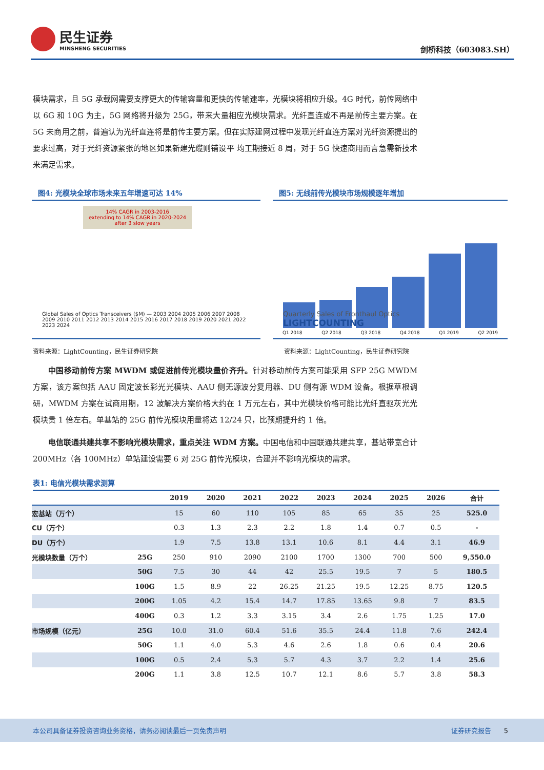民生证券
MINSHENG SECURITIES
剑桥科技（603083.SH）
模块需求，且 5G 承载网需要支撑更大的传输容量和更快的传输速率，光模块将相应升级。4G 时代，前传网络中以 6G 和 10G 为主，5G 网络将升级为 25G，带来大量相应光模块需求。光纤直连或不再是前传主要方案。在 5G 未商用之前，普遍认为光纤直连将是前传主要方案。但在实际建网过程中发现光纤直连方案对光纤资源提出的要求过高，对于光纤资源紧张的地区如果新建光缆则铺设平 均工期接近 8 周，对于 5G 快速商用而言急需新技术来满足需求。
图4: 光模块全球市场未来五年增速可达 14%
14% CAGR in 2003-2016
extending to 14% CAGR in 2020-2024
after 3 slow years
Global Sales of Optics Transceivers ($M) — 2003 2004 2005 2006 2007 2008 2009 2010 2011 2012 2013 2014 2015 2016 2017 2018 2019 2020 2021 2022 2023 2024
图5: 无线前传光模块市场规模逐年增加
Quarterly Sales of Fronthaul Optics
LIGHTCOUNTING
Q1 2018 Q2 2018 Q3 2018 Q4 2018 Q1 2019 Q2 2019
资料来源：LightCounting，民生证券研究院 资料来源：LightCounting，民生证券研究院
中国移动前传方案 MWDM 或促进前传光模块量价齐升。针对移动前传方案可能采用 SFP 25G MWDM 方案，该方案包括 AAU 固定波长彩光光模块、AAU 侧无源波分复用器、DU 侧有源 WDM 设备。根据草根调研，MWDM 方案在试商用期，12 波解决方案价格大约在 1 万元左右，其中光模块价格可能比光纤直驱灰光光模块贵 1 倍左右。单基站的 25G 前传光模块用量将达 12/24 只，比预期提升约 1 倍。
电信联通共建共享不影响光模块需求，重点关注 WDM 方案。中国电信和中国联通共建共享，基站带宽合计 200MHz（各 100MHz）单站建设需要 6 对 25G 前传光模块，合建并不影响光模块的需求。
表1: 电信光模块需求测算
| | | 2019 | 2020 | 2021 | 2022 | 2023 | 2024 | 2025 | 2026 | 合计 |
| --- | --- | --- | --- | --- | --- | --- | --- | --- | --- | --- |
| 宏基站（万个） | | 15 | 60 | 110 | 105 | 85 | 65 | 35 | 25 | 525.0 |
| CU（万个） | | 0.3 | 1.3 | 2.3 | 2.2 | 1.8 | 1.4 | 0.7 | 0.5 | - |
| DU（万个） | | 1.9 | 7.5 | 13.8 | 13.1 | 10.6 | 8.1 | 4.4 | 3.1 | 46.9 |
| 光模块数量（万个） | 25G | 250 | 910 | 2090 | 2100 | 1700 | 1300 | 700 | 500 | 9,550.0 |
| | 50G | 7.5 | 30 | 44 | 42 | 25.5 | 19.5 | 7 | 5 | 180.5 |
| | 100G | 1.5 | 8.9 | 22 | 26.25 | 21.25 | 19.5 | 12.25 | 8.75 | 120.5 |
| | 200G | 1.05 | 4.2 | 15.4 | 14.7 | 17.85 | 13.65 | 9.8 | 7 | 83.5 |
| | 400G | 0.3 | 1.2 | 3.3 | 3.15 | 3.4 | 2.6 | 1.75 | 1.25 | 17.0 |
| 市场规模（亿元） | 25G | 10.0 | 31.0 | 60.4 | 51.6 | 35.5 | 24.4 | 11.8 | 7.6 | 242.4 |
| | 50G | 1.1 | 4.0 | 5.3 | 4.6 | 2.6 | 1.8 | 0.6 | 0.4 | 20.6 |
| | 100G | 0.5 | 2.4 | 5.3 | 5.7 | 4.3 | 3.7 | 2.2 | 1.4 | 25.6 |
| | 200G | 1.1 | 3.8 | 12.5 | 10.7 | 12.1 | 8.6 | 5.7 | 3.8 | 58.3 |
本公司具备证券投资咨询业务资格，请务必阅读最后一页免责声明 证券研究报告 5